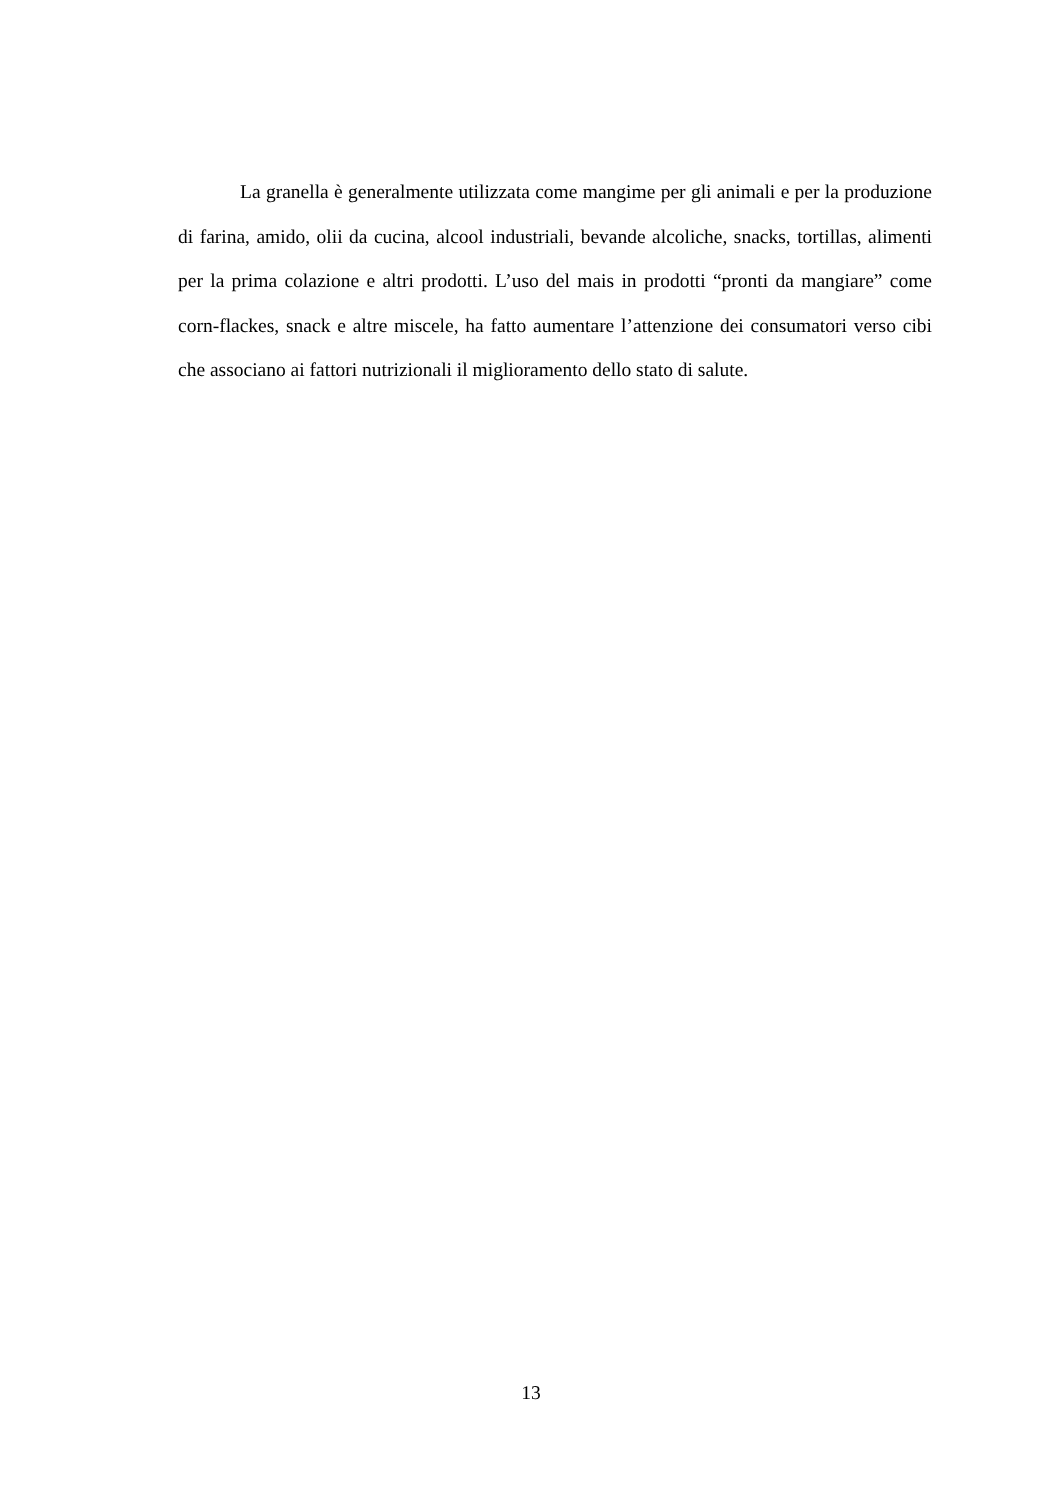La granella è generalmente utilizzata come mangime per gli animali e per la produzione di farina, amido, olii da cucina, alcool industriali, bevande alcoliche, snacks, tortillas, alimenti per la prima colazione e altri prodotti. L’uso del mais in prodotti “pronti da mangiare” come corn-flackes, snack e altre miscele, ha fatto aumentare l’attenzione dei consumatori verso cibi che associano ai fattori nutrizionali il miglioramento dello stato di salute.
13